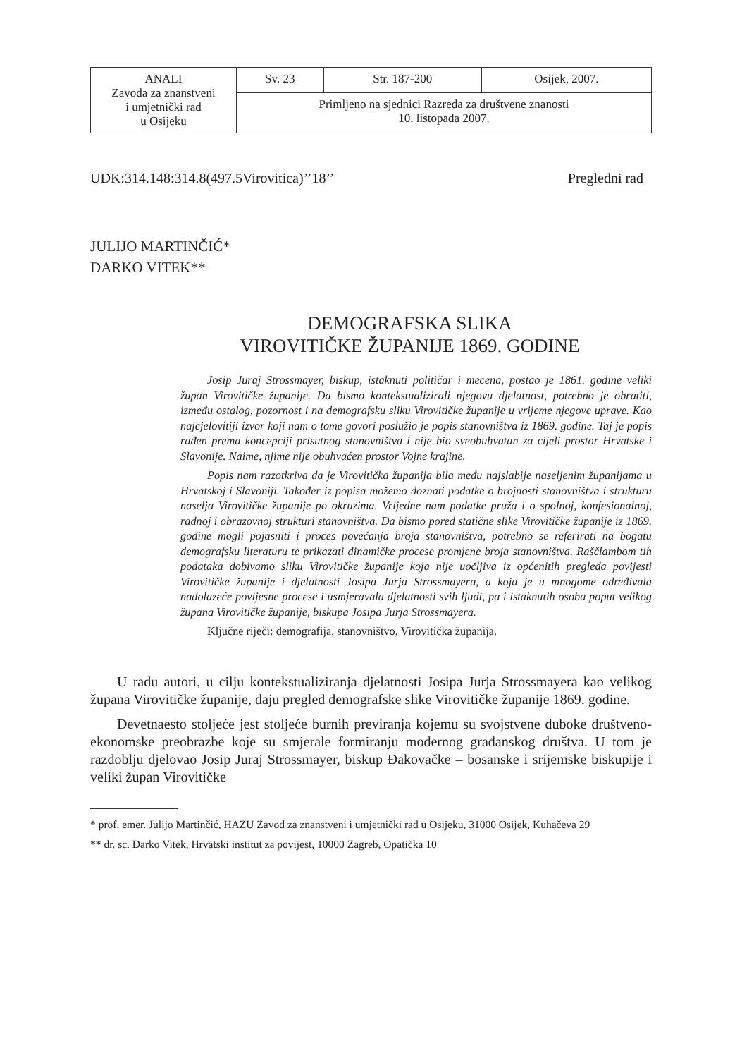| ANALI Zavoda za znanstveni i umjetnički rad u Osijeku | Sv. 23 | Str. 187-200 | Osijek, 2007. |
| | Primljeno na sjednici Razreda za društvene znanosti 10. listopada 2007. | | |
UDK:314.148:314.8(497.5Virovitica)’’18’’ Pregledni rad
JULIJO MARTINČIĆ*
DARKO VITEK**
DEMOGRAFSKA SLIKA
VIROVITIČKE ŽUPANIJE 1869. GODINE
Josip Juraj Strossmayer, biskup, istaknuti političar i mecena, postao je 1861. godine veliki župan Virovitičke županije. Da bismo kontekstualizirali njegovu djelatnost, potrebno je obratiti, između ostalog, pozornost i na demografsku sliku Virovitičke županije u vrijeme njegove uprave. Kao najcjelovitiji izvor koji nam o tome govori poslužio je popis stanovništva iz 1869. godine. Taj je popis rađen prema koncepciji prisutnog stanovništva i nije bio sveobuhvatan za cijeli prostor Hrvatske i Slavonije. Naime, njime nije obuhvaćen prostor Vojne krajine.
Popis nam razotkriva da je Virovitička županija bila među najslabije naseljenim županijama u Hrvatskoj i Slavoniji. Također iz popisa možemo doznati podatke o brojnosti stanovništva i strukturu naselja Virovitičke županije po okruzima. Vrijedne nam podatke pruža i o spolnoj, konfesionalnoj, radnoj i obrazovnoj strukturi stanovništva. Da bismo pored statične slike Virovitičke županije iz 1869. godine mogli pojasniti i proces povećanja broja stanovništva, potrebno se referirati na bogatu demografsku literaturu te prikazati dinamičke procese promjene broja stanovništva. Raščlambom tih podataka dobivamo sliku Virovitičke županije koja nije uočljiva iz općenitih pregleda povijesti Virovitičke županije i djelatnosti Josipa Jurja Strossmayera, a koja je u mnogome određivala nadolazeće povijesne procese i usmjeravala djelatnosti svih ljudi, pa i istaknutih osoba poput velikog župana Virovitičke županije, biskupa Josipa Jurja Strossmayera.
Ključne riječi: demografija, stanovništvo, Virovitička županija.
U radu autori, u cilju kontekstualiziranja djelatnosti Josipa Jurja Strossmayera kao velikog župana Virovitičke županije, daju pregled demografske slike Virovitičke županije 1869. godine.
Devetnaesto stoljeće jest stoljeće burnih previranja kojemu su svojstvene duboke društveno-ekonomske preobrazbe koje su smjerale formiranju modernog građanskog društva. U tom je razdoblju djelovao Josip Juraj Strossmayer, biskup Đakovačke – bosanske i srijemske biskupije i veliki župan Virovitičke
* prof. emer. Julijo Martinčić, HAZU Zavod za znanstveni i umjetnički rad u Osijeku, 31000 Osijek, Kuhačeva 29
** dr. sc. Darko Vitek, Hrvatski institut za povijest, 10000 Zagreb, Opatička 10